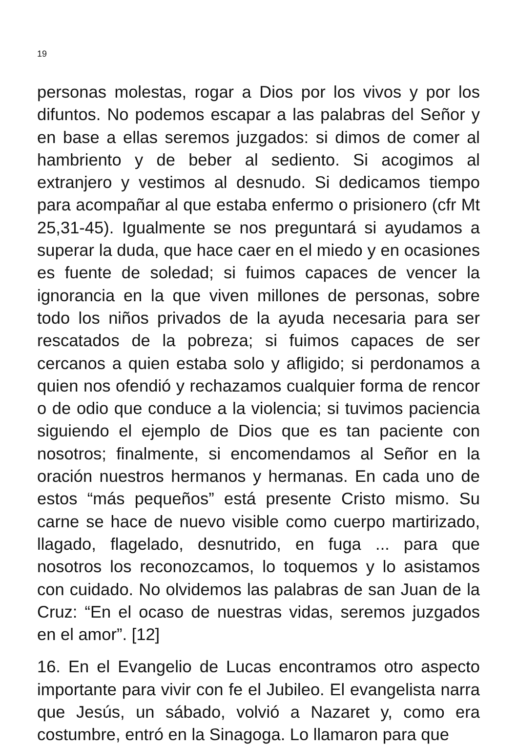19
personas molestas, rogar a Dios por los vivos y por los difuntos. No podemos escapar a las palabras del Señor y en base a ellas seremos juzgados: si dimos de comer al hambriento y de beber al sediento. Si acogimos al extranjero y vestimos al desnudo. Si dedicamos tiempo para acompañar al que estaba enfermo o prisionero (cfr Mt 25,31-45). Igualmente se nos preguntará si ayudamos a superar la duda, que hace caer en el miedo y en ocasiones es fuente de soledad; si fuimos capaces de vencer la ignorancia en la que viven millones de personas, sobre todo los niños privados de la ayuda necesaria para ser rescatados de la pobreza; si fuimos capaces de ser cercanos a quien estaba solo y afligido; si perdonamos a quien nos ofendió y rechazamos cualquier forma de rencor o de odio que conduce a la violencia; si tuvimos paciencia siguiendo el ejemplo de Dios que es tan paciente con nosotros; finalmente, si encomendamos al Señor en la oración nuestros hermanos y hermanas. En cada uno de estos “más pequeños” está presente Cristo mismo. Su carne se hace de nuevo visible como cuerpo martirizado, llagado, flagelado, desnutrido, en fuga ... para que nosotros los reconozcamos, lo toquemos y lo asistamos con cuidado. No olvidemos las palabras de san Juan de la Cruz: “En el ocaso de nuestras vidas, seremos juzgados en el amor”. [12]
16. En el Evangelio de Lucas encontramos otro aspecto importante para vivir con fe el Jubileo. El evangelista narra que Jesús, un sábado, volvió a Nazaret y, como era costumbre, entró en la Sinagoga. Lo llamaron para que